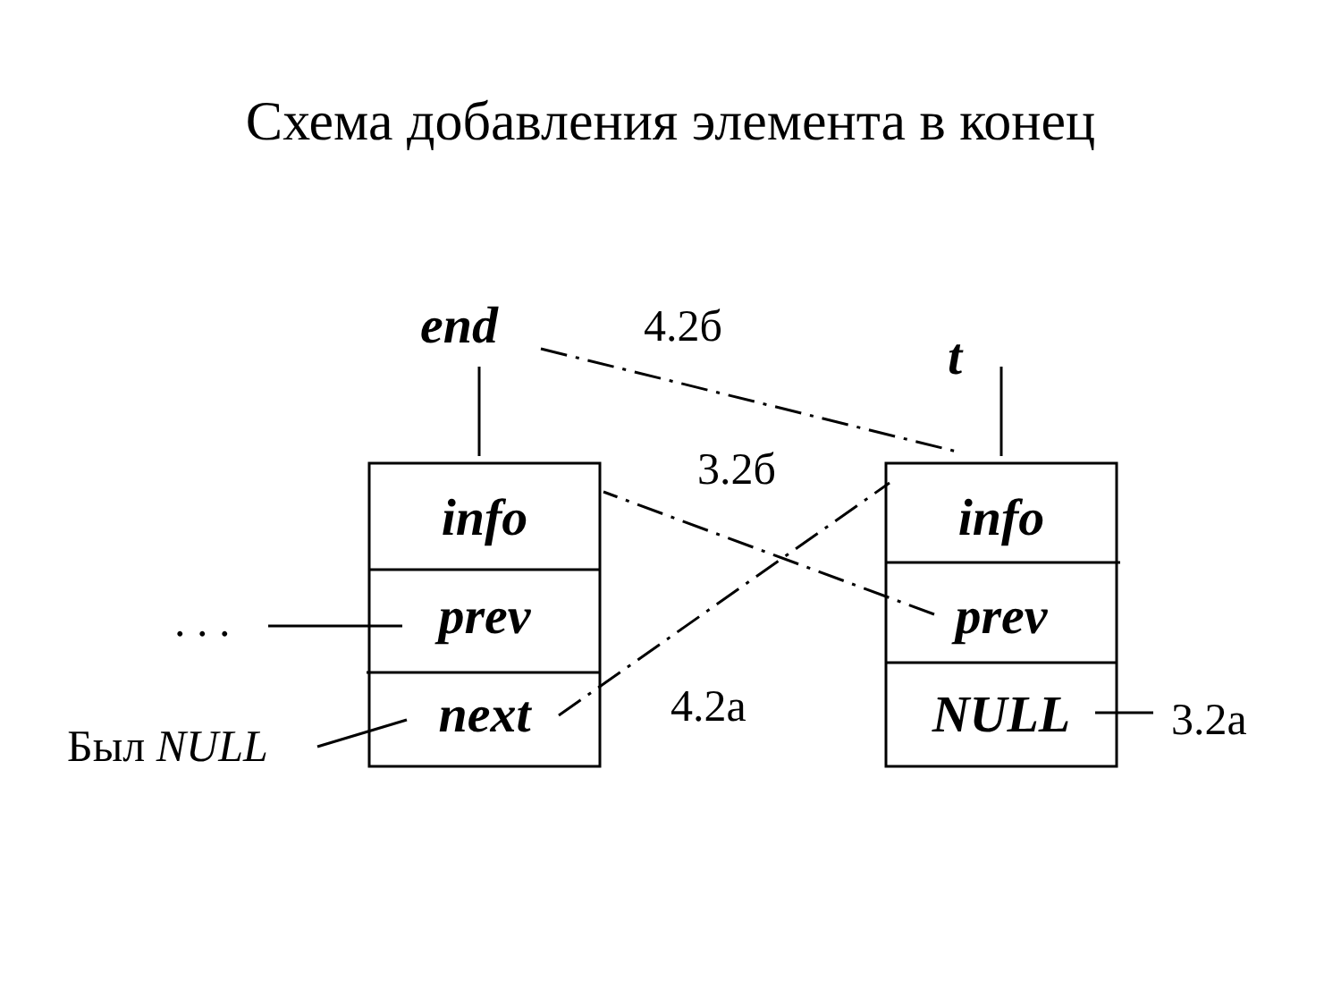Схема добавления элемента в конец
end 4.2б
t
3.2б
info info
. . . prev prev
next NULL
4.2а 3.2а
Был NULL